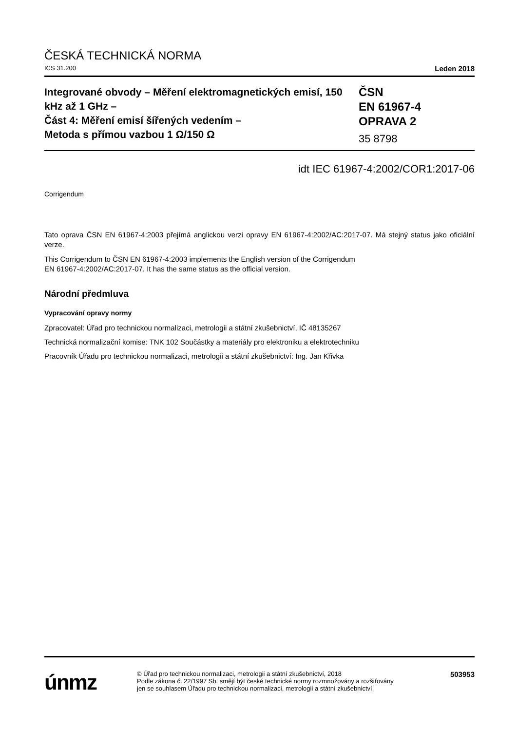ČESKÁ TECHNICKÁ NORMA
ICS 31.200 Leden 2018
Integrované obvody – Měření elektromagnetických emisí, 150 kHz až 1 GHz –
Část 4: Měření emisí šířených vedením –
Metoda s přímou vazbou 1 Ω/150 Ω
ČSN
EN 61967-4
OPRAVA 2
35 8798
idt IEC 61967-4:2002/COR1:2017-06
Corrigendum
Tato oprava ČSN EN 61967-4:2003 přejímá anglickou verzi opravy EN 61967-4:2002/AC:2017-07. Má stejný status jako oficiální verze.
This Corrigendum to ČSN EN 61967-4:2003 implements the English version of the Corrigendum
EN 61967-4:2002/AC:2017-07. It has the same status as the official version.
Národní předmluva
Vypracování opravy normy
Zpracovatel: Úřad pro technickou normalizaci, metrologii a státní zkušebnictví, IČ 48135267
Technická normalizační komise: TNK 102 Součástky a materiály pro elektroniku a elektrotechniku
Pracovník Úřadu pro technickou normalizaci, metrologii a státní zkušebnictví: Ing. Jan Křivka
únmz
© Úřad pro technickou normalizaci, metrologii a státní zkušebnictví, 2018
Podle zákona č. 22/1997 Sb. smějí být české technické normy rozmnožovány a rozšiřovány
jen se souhlasem Úřadu pro technickou normalizaci, metrologii a státní zkušebnictví.
503953